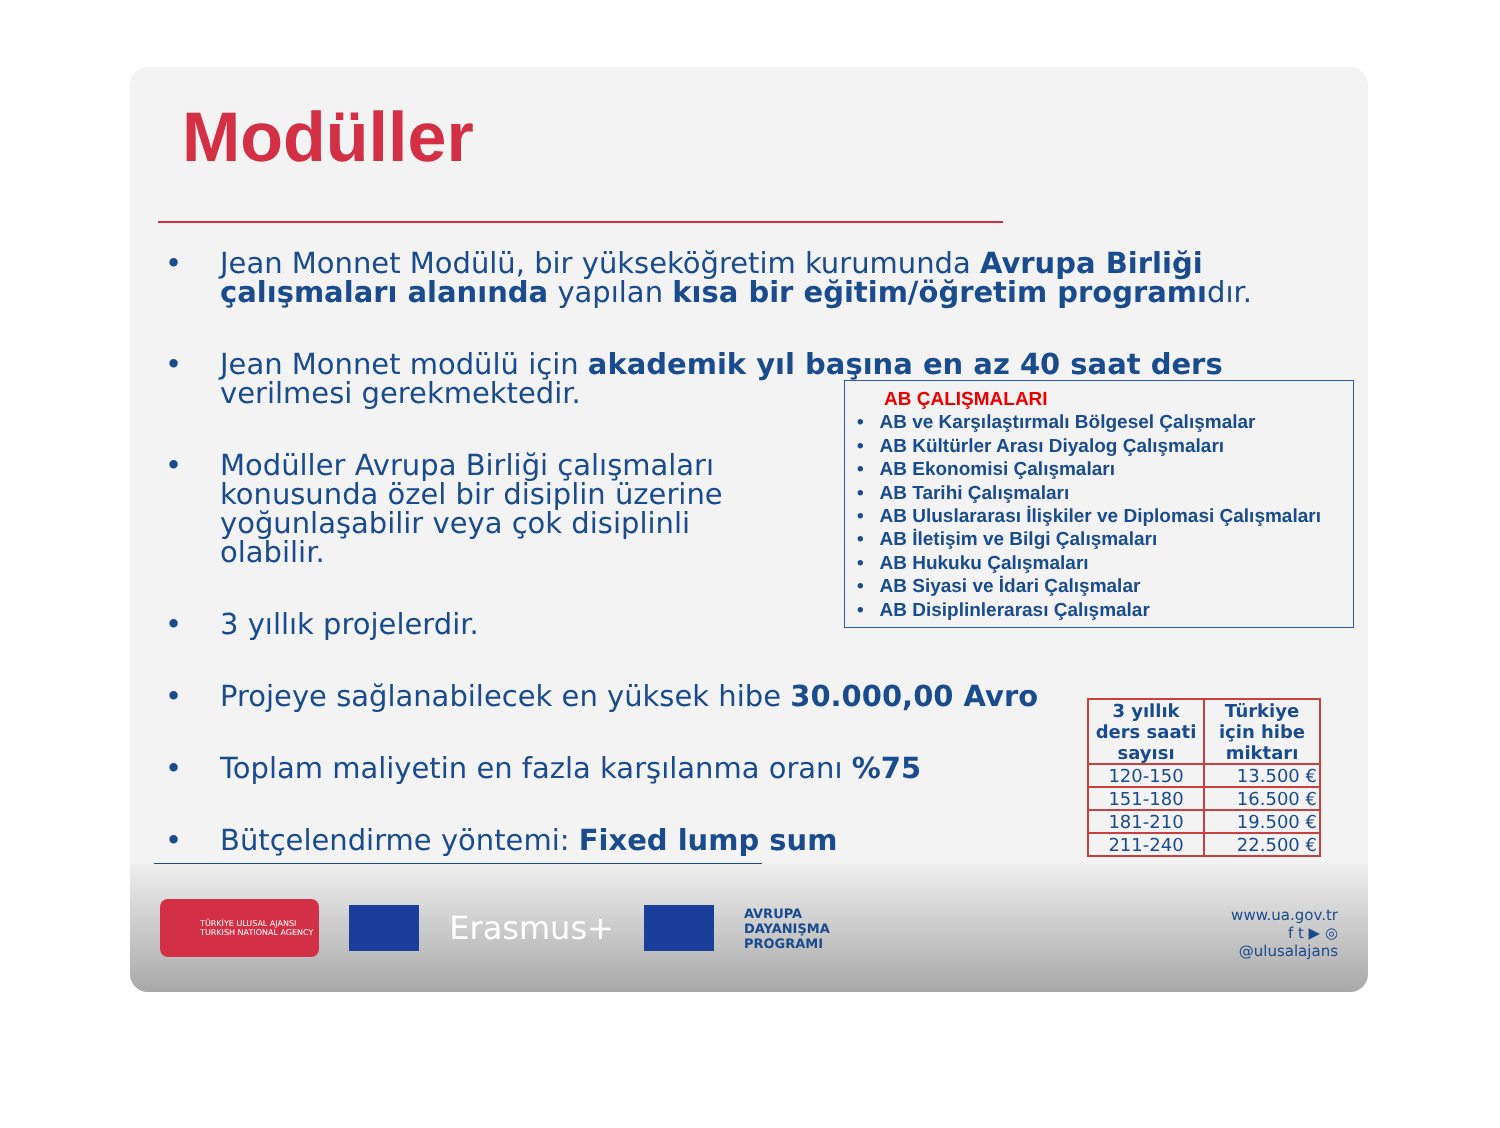Modüller
Jean Monnet Modülü, bir yükseköğretim kurumunda Avrupa Birliği çalışmaları alanında yapılan kısa bir eğitim/öğretim programıdır.
Jean Monnet modülü için akademik yıl başına en az 40 saat ders
verilmesi gerekmektedir.
Modüller Avrupa Birliği çalışmaları konusunda özel bir disiplin üzerine yoğunlaşabilir veya çok disiplinli olabilir.
3 yıllık projelerdir.
Projeye sağlanabilecek en yüksek hibe 30.000,00 Avro
Toplam maliyetin en fazla karşılanma oranı %75
Bütçelendirme yöntemi: Fixed lump sum
AB ÇALIŞMALARI
• AB ve Karşılaştırmalı Bölgesel Çalışmalar
• AB Kültürler Arası Diyalog Çalışmaları
• AB Ekonomisi Çalışmaları
• AB Tarihi Çalışmaları
• AB Uluslararası İlişkiler ve Diplomasi Çalışmaları
• AB İletişim ve Bilgi Çalışmaları
• AB Hukuku Çalışmaları
• AB Siyasi ve İdari Çalışmalar
• AB Disiplinlerarası Çalışmalar
| 3 yıllık ders saati sayısı | Türkiye için hibe miktarı |
| --- | --- |
| 120-150 | 13.500 € |
| 151-180 | 16.500 € |
| 181-210 | 19.500 € |
| 211-240 | 22.500 € |
TÜRKİYE ULUSAL AJANSI
TURKISH NATIONAL AGENCY
Erasmus+
AVRUPA
DAYANIŞMA
PROGRAMI
www.ua.gov.tr
f t ▶ ◎
@ulusalajans